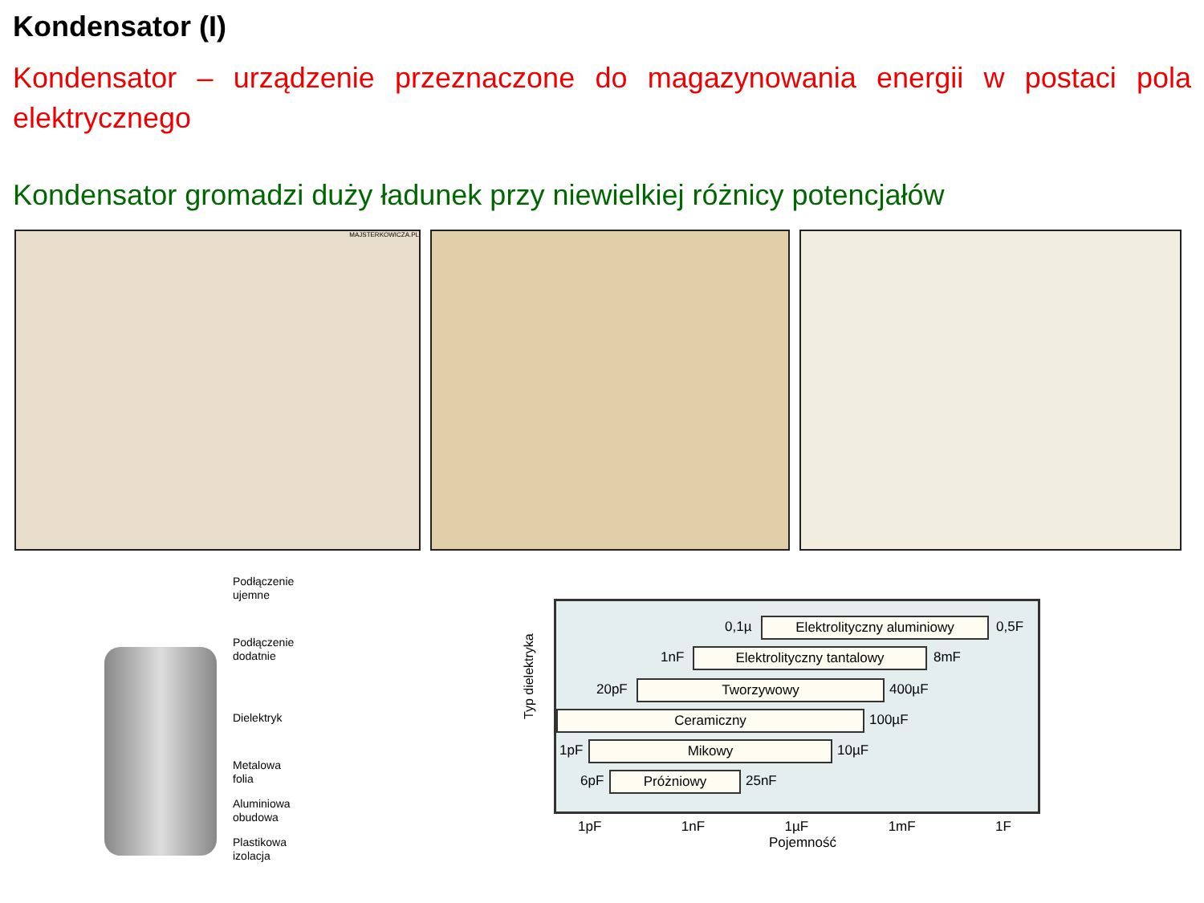Kondensator (I)
Kondensator – urządzenie przeznaczone do magazynowania energii w postaci pola elektrycznego
Kondensator gromadzi duży ładunek przy niewielkiej różnicy potencjałów
MAJSTERKOWICZA.PL
Podłączenie
ujemne
Podłączenie
dodatnie
Dielektryk
Metalowa
folia
Aluminiowa
obudowa
Plastikowa
izolacja
Typ dielektryka
0,1µ Elektrolityczny aluminiowy 0,5F
1nF Elektrolityczny tantalowy 8mF
20pF Tworzywowy 400µF
Ceramiczny 100µF
1pF Mikowy 10µF
6pF Próżniowy 25nF
1pF 1nF 1µF 1mF 1F
Pojemność